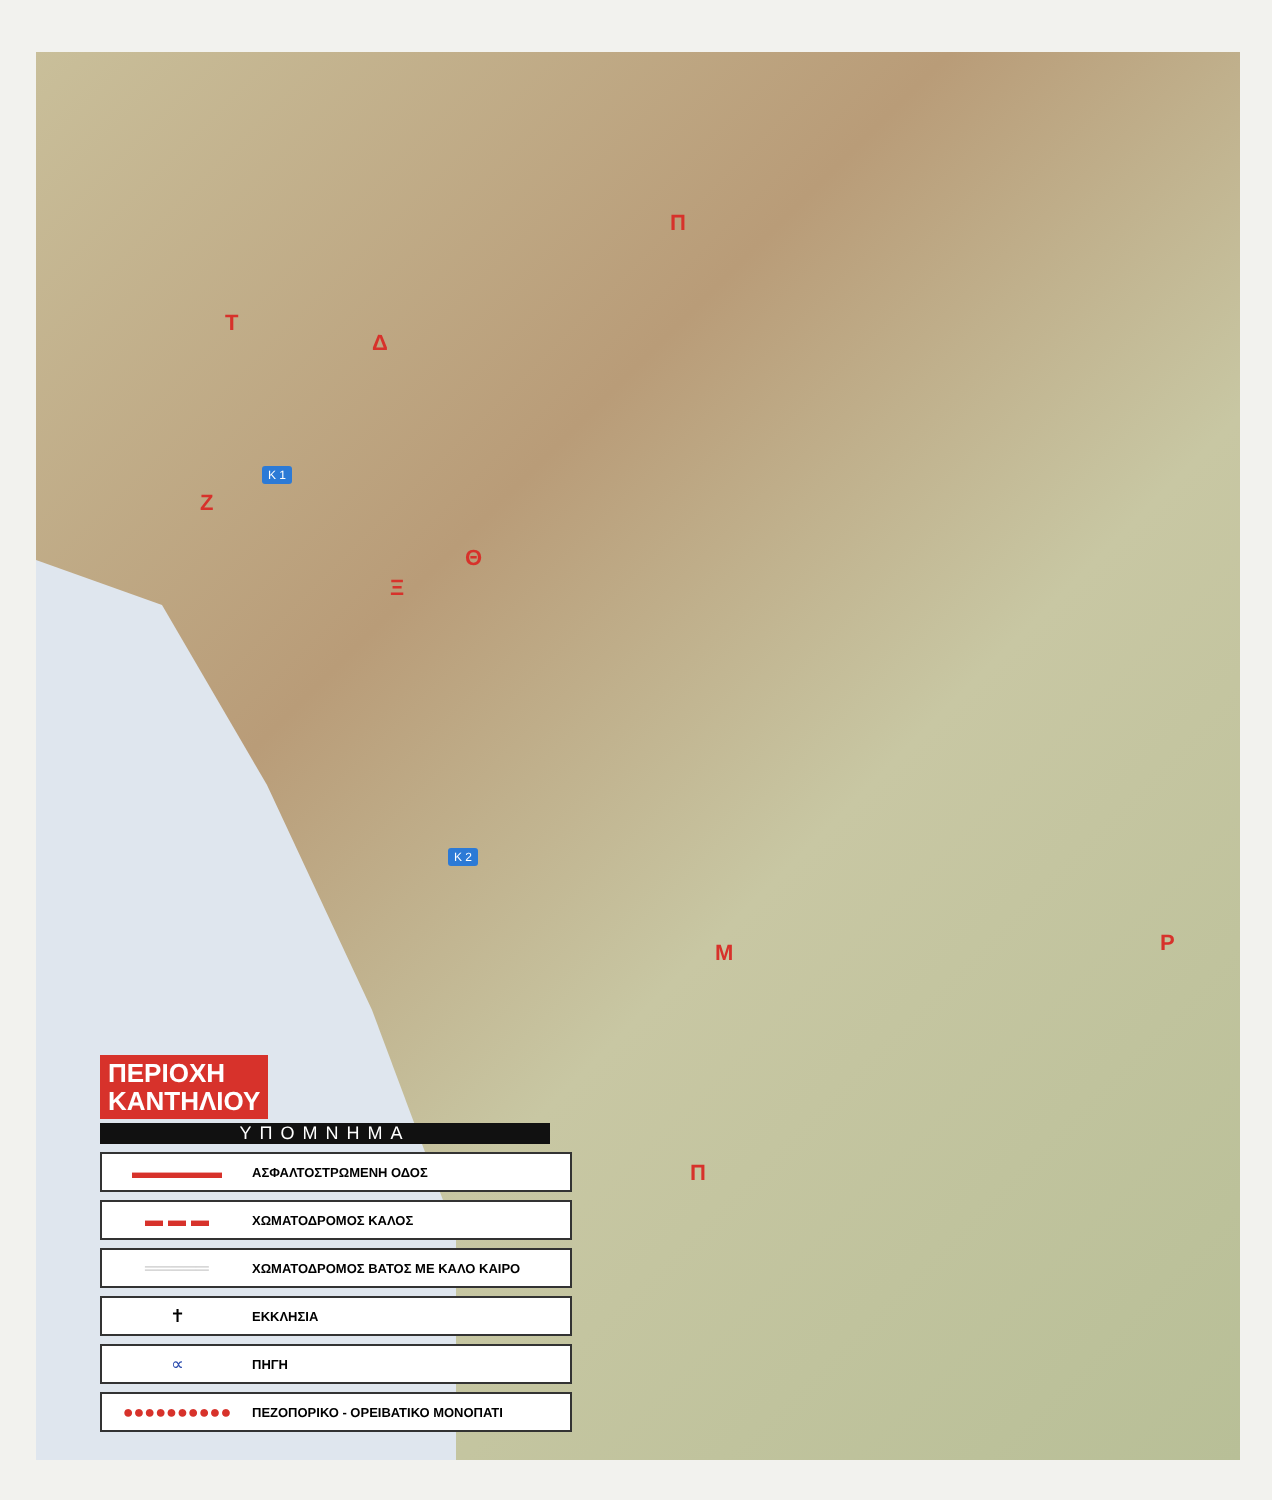Π
Τ
Δ
Ζ
Θ
Ξ
Μ Ρ
Π
Κ 1
Κ 2
ΠΕΡΙΟΧΗ
ΚΑΝΤΗΛΙΟΥ
ΥΠΟΜΝΗΜΑ
▬▬▬▬▬
ΑΣΦΑΛΤΟΣΤΡΩΜΕΝΗ ΟΔΟΣ
▬ ▬ ▬
ΧΩΜΑΤΟΔΡΟΜΟΣ ΚΑΛΟΣ
═════
ΧΩΜΑΤΟΔΡΟΜΟΣ ΒΑΤΟΣ ΜΕ ΚΑΛΟ ΚΑΙΡΟ
✝
ΕΚΚΛΗΣΙΑ
∝
ΠΗΓΗ
●●●●●●●●●●
ΠΕΖΟΠΟΡΙΚΟ - ΟΡΕΙΒΑΤΙΚΟ ΜΟΝΟΠΑΤΙ